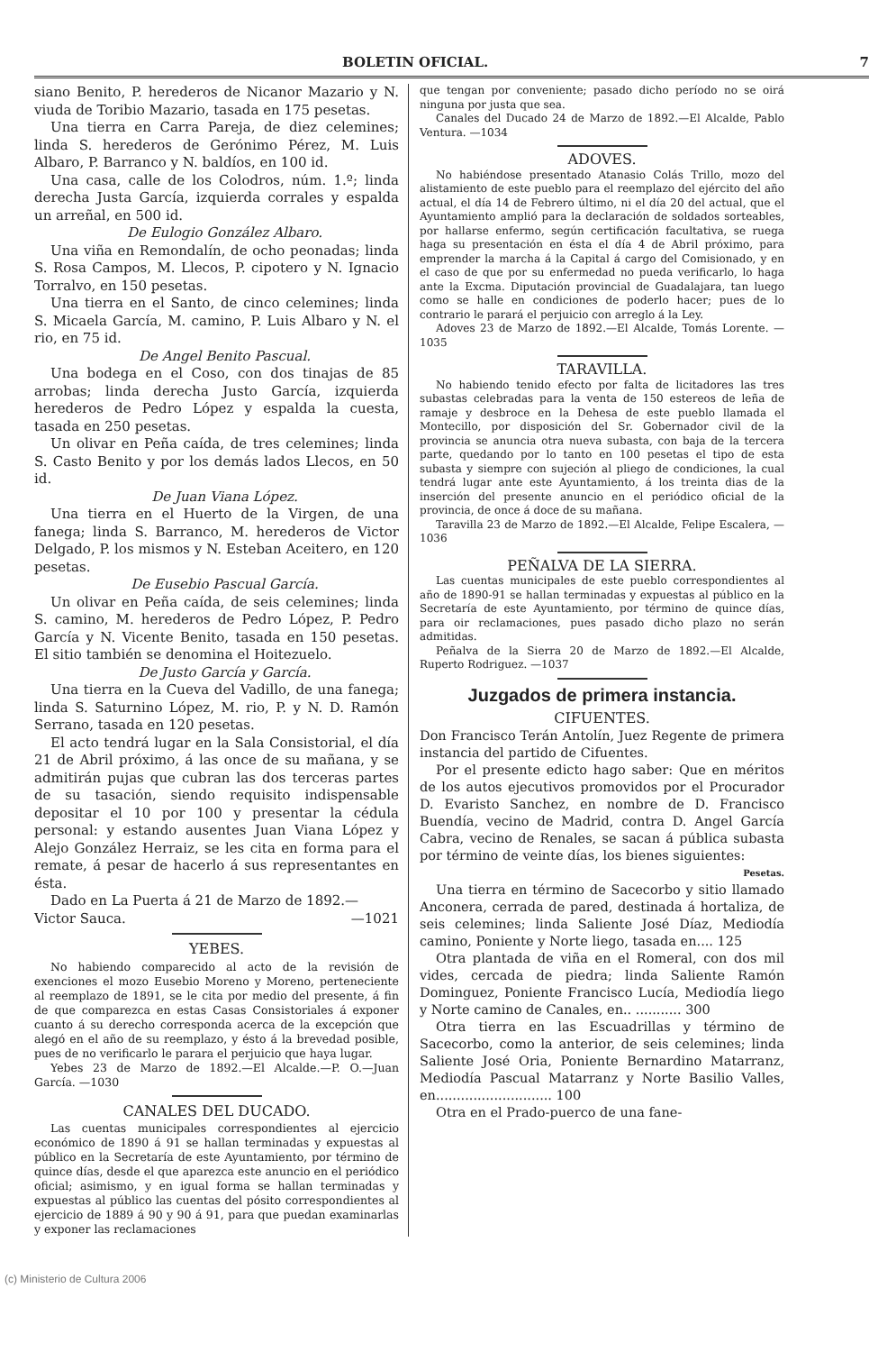BOLETIN OFICIAL. 7
siano Benito, P. herederos de Nicanor Mazario y N. viuda de Toribio Mazario, tasada en 175 pesetas.
Una tierra en Carra Pareja, de diez celemines; linda S. herederos de Gerónimo Pérez, M. Luis Albaro, P. Barranco y N. baldíos, en 100 id.
Una casa, calle de los Colodros, núm. 1.º; linda derecha Justa García, izquierda corrales y espalda un arreñal, en 500 id.
De Eulogio González Albaro.
Una viña en Remondalín, de ocho peonadas; linda S. Rosa Campos, M. Llecos, P. cipotero y N. Ignacio Torralvo, en 150 pesetas.
Una tierra en el Santo, de cinco celemines; linda S. Micaela García, M. camino, P. Luis Albaro y N. el rio, en 75 id.
De Angel Benito Pascual.
Una bodega en el Coso, con dos tinajas de 85 arrobas; linda derecha Justo García, izquierda herederos de Pedro López y espalda la cuesta, tasada en 250 pesetas.
Un olivar en Peña caída, de tres celemines; linda S. Casto Benito y por los demás lados Llecos, en 50 id.
De Juan Viana López.
Una tierra en el Huerto de la Virgen, de una fanega; linda S. Barranco, M. herederos de Victor Delgado, P. los mismos y N. Esteban Aceitero, en 120 pesetas.
De Eusebio Pascual García.
Un olivar en Peña caída, de seis celemines; linda S. camino, M. herederos de Pedro López, P. Pedro García y N. Vicente Benito, tasada en 150 pesetas. El sitio también se denomina el Hoitezuelo.
De Justo García y García.
Una tierra en la Cueva del Vadillo, de una fanega; linda S. Saturnino López, M. rio, P. y N. D. Ramón Serrano, tasada en 120 pesetas.
El acto tendrá lugar en la Sala Consistorial, el día 21 de Abril próximo, á las once de su mañana, y se admitirán pujas que cubran las dos terceras partes de su tasación, siendo requisito indispensable depositar el 10 por 100 y presentar la cédula personal: y estando ausentes Juan Viana López y Alejo González Herraiz, se les cita en forma para el remate, á pesar de hacerlo á sus representantes en ésta.
Dado en La Puerta á 21 de Marzo de 1892.—
Victor Sauca. —1021
YEBES.
No habiendo comparecido al acto de la revisión de exenciones el mozo Eusebio Moreno y Moreno, perteneciente al reemplazo de 1891, se le cita por medio del presente, á fin de que comparezca en estas Casas Consistoriales á exponer cuanto á su derecho corresponda acerca de la excepción que alegó en el año de su reemplazo, y ésto á la brevedad posible, pues de no verificarlo le parara el perjuicio que haya lugar.
Yebes 23 de Marzo de 1892.—El Alcalde.—P. O.—Juan García. —1030
CANALES DEL DUCADO.
Las cuentas municipales correspondientes al ejercicio económico de 1890 á 91 se hallan terminadas y expuestas al público en la Secretaría de este Ayuntamiento, por término de quince días, desde el que aparezca este anuncio en el periódico oficial; asimismo, y en igual forma se hallan terminadas y expuestas al público las cuentas del pósito correspondientes al ejercicio de 1889 á 90 y 90 á 91, para que puedan examinarlas y exponer las reclamaciones
que tengan por conveniente; pasado dicho período no se oirá ninguna por justa que sea.
Canales del Ducado 24 de Marzo de 1892.—El Alcalde, Pablo Ventura. —1034
ADOVES.
No habiéndose presentado Atanasio Colás Trillo, mozo del alistamiento de este pueblo para el reemplazo del ejército del año actual, el día 14 de Febrero último, ni el día 20 del actual, que el Ayuntamiento amplió para la declaración de soldados sorteables, por hallarse enfermo, según certificación facultativa, se ruega haga su presentación en ésta el día 4 de Abril próximo, para emprender la marcha á la Capital á cargo del Comisionado, y en el caso de que por su enfermedad no pueda verificarlo, lo haga ante la Excma. Diputación provincial de Guadalajara, tan luego como se halle en condiciones de poderlo hacer; pues de lo contrario le parará el perjuicio con arreglo á la Ley.
Adoves 23 de Marzo de 1892.—El Alcalde, Tomás Lorente. —1035
TARAVILLA.
No habiendo tenido efecto por falta de licitadores las tres subastas celebradas para la venta de 150 estereos de leña de ramaje y desbroce en la Dehesa de este pueblo llamada el Montecillo, por disposición del Sr. Gobernador civil de la provincia se anuncia otra nueva subasta, con baja de la tercera parte, quedando por lo tanto en 100 pesetas el tipo de esta subasta y siempre con sujeción al pliego de condiciones, la cual tendrá lugar ante este Ayuntamiento, á los treinta dias de la inserción del presente anuncio en el periódico oficial de la provincia, de once á doce de su mañana.
Taravilla 23 de Marzo de 1892.—El Alcalde, Felipe Escalera, —1036
PEÑALVA DE LA SIERRA.
Las cuentas municipales de este pueblo correspondientes al año de 1890-91 se hallan terminadas y expuestas al público en la Secretaría de este Ayuntamiento, por término de quince días, para oir reclamaciones, pues pasado dicho plazo no serán admitidas.
Peñalva de la Sierra 20 de Marzo de 1892.—El Alcalde, Ruperto Rodriguez. —1037
Juzgados de primera instancia.
CIFUENTES.
Don Francisco Terán Antolín, Juez Regente de primera instancia del partido de Cifuentes.
Por el presente edicto hago saber: Que en méritos de los autos ejecutivos promovidos por el Procurador D. Evaristo Sanchez, en nombre de D. Francisco Buendía, vecino de Madrid, contra D. Angel García Cabra, vecino de Renales, se sacan á pública subasta por término de veinte días, los bienes siguientes:
Pesetas.
Una tierra en término de Sacecorbo y sitio llamado Anconera, cerrada de pared, destinada á hortaliza, de seis celemines; linda Saliente José Díaz, Mediodía camino, Poniente y Norte liego, tasada en.... 125
Otra plantada de viña en el Romeral, con dos mil vides, cercada de piedra; linda Saliente Ramón Dominguez, Poniente Francisco Lucía, Mediodía liego y Norte camino de Canales, en.. ........... 300
Otra tierra en las Escuadrillas y término de Sacecorbo, como la anterior, de seis celemines; linda Saliente José Oria, Poniente Bernardino Matarranz, Mediodía Pascual Matarranz y Norte Basilio Valles, en............................ 100
Otra en el Prado-puerco de una fane-
(c) Ministerio de Cultura 2006